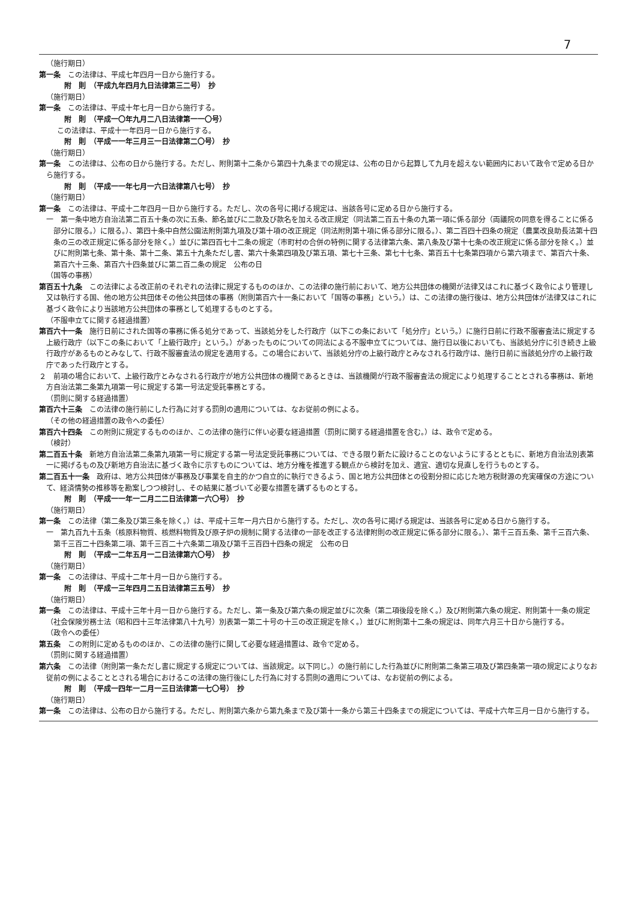7
（施行期日）
第一条　この法律は、平成七年四月一日から施行する。
附　則　（平成九年四月九日法律第三二号）　抄
（施行期日）
第一条　この法律は、平成十年七月一日から施行する。
附　則　（平成一〇年九月二八日法律第一一〇号）
この法律は、平成十一年四月一日から施行する。
附　則　（平成一一年三月三一日法律第二〇号）　抄
（施行期日）
第一条　この法律は、公布の日から施行する。ただし、附則第十二条から第四十九条までの規定は、公布の日から起算して九月を超えない範囲内において政令で定める日から施行する。
附　則　（平成一一年七月一六日法律第八七号）　抄
（施行期日）
第一条　この法律は、平成十二年四月一日から施行する。ただし、次の各号に掲げる規定は、当該各号に定める日から施行する。
一　第一条中地方自治法第二百五十条の次に五条、節名並びに二款及び款名を加える改正規定（同法第二百五十条の九第一項に係る部分（両議院の同意を得ることに係る部分に限る。）に限る。）、第四十条中自然公園法附則第九項及び第十項の改正規定（同法附則第十項に係る部分に限る。）、第二百四十四条の規定（農業改良助長法第十四条の三の改正規定に係る部分を除く。）並びに第四百七十二条の規定（市町村の合併の特例に関する法律第六条、第八条及び第十七条の改正規定に係る部分を除く。）並びに附則第七条、第十条、第十二条、第五十九条ただし書、第六十条第四項及び第五項、第七十三条、第七十七条、第百五十七条第四項から第六項まで、第百六十条、第百六十三条、第百六十四条並びに第二百二条の規定　公布の日
（国等の事務）
第百五十九条　この法律による改正前のそれぞれの法律に規定するもののほか、この法律の施行前において、地方公共団体の機関が法律又はこれに基づく政令により管理し又は執行する国、他の地方公共団体その他公共団体の事務（附則第百六十一条において「国等の事務」という。）は、この法律の施行後は、地方公共団体が法律又はこれに基づく政令により当該地方公共団体の事務として処理するものとする。
（不服申立てに関する経過措置）
第百六十一条　施行日前にされた国等の事務に係る処分であって、当該処分をした行政庁（以下この条において「処分庁」という。）に施行日前に行政不服審査法に規定する上級行政庁（以下この条において「上級行政庁」という。）があったものについての同法による不服申立てについては、施行日以後においても、当該処分庁に引き続き上級行政庁があるものとみなして、行政不服審査法の規定を適用する。この場合において、当該処分庁の上級行政庁とみなされる行政庁は、施行日前に当該処分庁の上級行政庁であった行政庁とする。
２　前項の場合において、上級行政庁とみなされる行政庁が地方公共団体の機関であるときは、当該機関が行政不服審査法の規定により処理することとされる事務は、新地方自治法第二条第九項第一号に規定する第一号法定受託事務とする。
（罰則に関する経過措置）
第百六十三条　この法律の施行前にした行為に対する罰則の適用については、なお従前の例による。
（その他の経過措置の政令への委任）
第百六十四条　この附則に規定するもののほか、この法律の施行に伴い必要な経過措置（罰則に関する経過措置を含む。）は、政令で定める。
（検討）
第二百五十条　新地方自治法第二条第九項第一号に規定する第一号法定受託事務については、できる限り新たに設けることのないようにするとともに、新地方自治法別表第一に掲げるもの及び新地方自治法に基づく政令に示すものについては、地方分権を推進する観点から検討を加え、適宜、適切な見直しを行うものとする。
第二百五十一条　政府は、地方公共団体が事務及び事業を自主的かつ自立的に執行できるよう、国と地方公共団体との役割分担に応じた地方税財源の充実確保の方途について、経済情勢の推移等を勘案しつつ検討し、その結果に基づいて必要な措置を講ずるものとする。
附　則　（平成一一年一二月二二日法律第一六〇号）　抄
（施行期日）
第一条　この法律（第二条及び第三条を除く。）は、平成十三年一月六日から施行する。ただし、次の各号に掲げる規定は、当該各号に定める日から施行する。
一　第九百九十五条（核原料物質、核燃料物質及び原子炉の規制に関する法律の一部を改正する法律附則の改正規定に係る部分に限る。）、第千三百五条、第千三百六条、第千三百二十四条第二項、第千三百二十六条第二項及び第千三百四十四条の規定　公布の日
附　則　（平成一二年五月一二日法律第六〇号）　抄
（施行期日）
第一条　この法律は、平成十二年十月一日から施行する。
附　則　（平成一三年四月二五日法律第三五号）　抄
（施行期日）
第一条　この法律は、平成十三年十月一日から施行する。ただし、第一条及び第六条の規定並びに次条（第二項後段を除く。）及び附則第六条の規定、附則第十一条の規定（社会保険労務士法（昭和四十三年法律第八十九号）別表第一第二十号の十三の改正規定を除く。）並びに附則第十二条の規定は、同年六月三十日から施行する。
（政令への委任）
第五条　この附則に定めるもののほか、この法律の施行に関して必要な経過措置は、政令で定める。
（罰則に関する経過措置）
第六条　この法律（附則第一条ただし書に規定する規定については、当該規定。以下同じ。）の施行前にした行為並びに附則第二条第三項及び第四条第一項の規定によりなお従前の例によることとされる場合におけるこの法律の施行後にした行為に対する罰則の適用については、なお従前の例による。
附　則　（平成一四年一二月一三日法律第一七〇号）　抄
（施行期日）
第一条　この法律は、公布の日から施行する。ただし、附則第六条から第九条まで及び第十一条から第三十四条までの規定については、平成十六年三月一日から施行する。